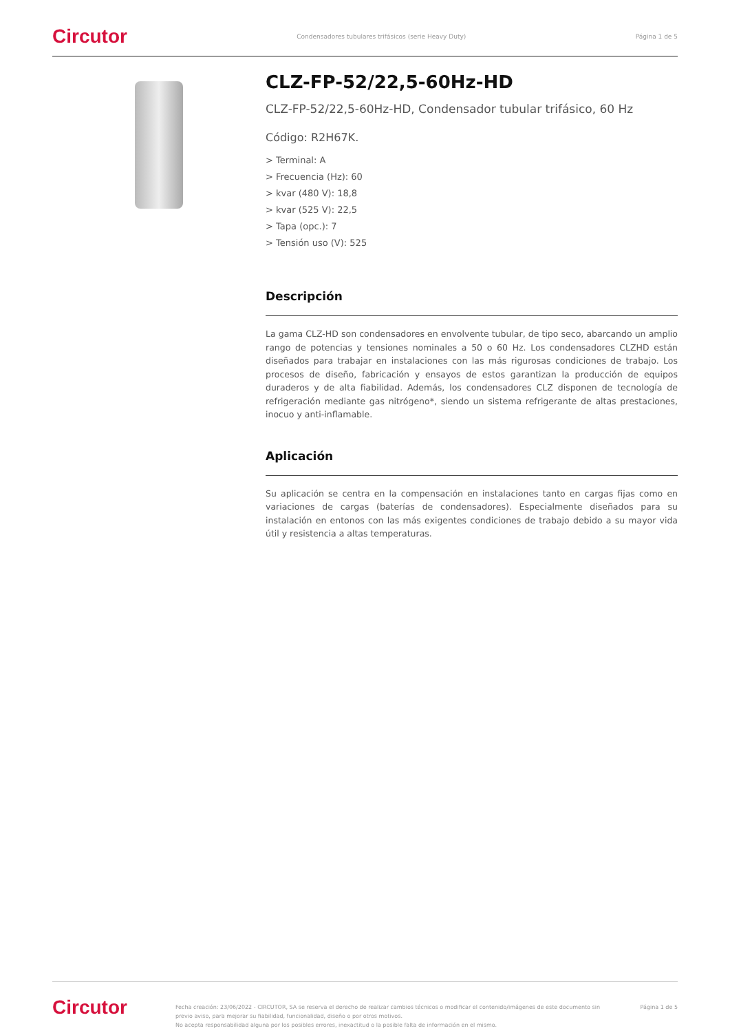Circutor Condensadores tubulares trifásicos (serie Heavy Duty) Página 1 de 5
CLZ-FP-52/22,5-60Hz-HD
CLZ-FP-52/22,5-60Hz-HD, Condensador tubular trifásico, 60 Hz
Código: R2H67K.
> Terminal: A
> Frecuencia (Hz): 60
> kvar (480 V): 18,8
> kvar (525 V): 22,5
> Tapa (opc.): 7
> Tensión uso (V): 525
Descripción
La gama CLZ-HD son condensadores en envolvente tubular, de tipo seco, abarcando un amplio rango de potencias y tensiones nominales a 50 o 60 Hz. Los condensadores CLZHD están diseñados para trabajar en instalaciones con las más rigurosas condiciones de trabajo. Los procesos de diseño, fabricación y ensayos de estos garantizan la producción de equipos duraderos y de alta fiabilidad. Además, los condensadores CLZ disponen de tecnología de refrigeración mediante gas nitrógeno*, siendo un sistema refrigerante de altas prestaciones, inocuo y anti-inflamable.
Aplicación
Su aplicación se centra en la compensación en instalaciones tanto en cargas fijas como en variaciones de cargas (baterías de condensadores). Especialmente diseñados para su instalación en entonos con las más exigentes condiciones de trabajo debido a su mayor vida útil y resistencia a altas temperaturas.
Circutor Fecha creación: 23/06/2022 - CIRCUTOR, SA se reserva el derecho de realizar cambios técnicos o modificar el contenido/imágenes de este documento sin previo aviso, para mejorar su fiabilidad, funcionalidad, diseño o por otros motivos.
No acepta responsabilidad alguna por los posibles errores, inexactitud o la posible falta de información en el mismo. Página 1 de 5